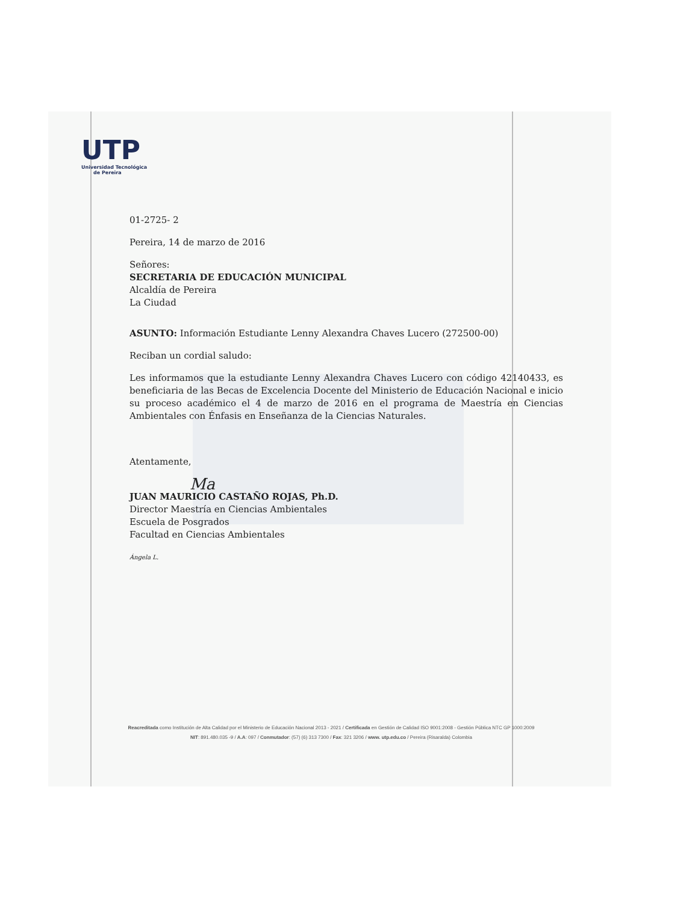UTP
Universidad Tecnológica
de Pereira
01-2725- 2
Pereira, 14 de marzo de 2016
Señores:
SECRETARIA DE EDUCACIÓN MUNICIPAL
Alcaldía de Pereira
La Ciudad
ASUNTO: Información Estudiante Lenny Alexandra Chaves Lucero (272500-00)
Reciban un cordial saludo:
Les informamos que la estudiante Lenny Alexandra Chaves Lucero con código 42140433, es beneficiaria de las Becas de Excelencia Docente del Ministerio de Educación Nacional e inicio su proceso académico el 4 de marzo de 2016 en el programa de Maestría en Ciencias Ambientales con Énfasis en Enseñanza de la Ciencias Naturales.
Atentamente,
Ma
JUAN MAURICIO CASTAÑO ROJAS, Ph.D.
Director Maestría en Ciencias Ambientales
Escuela de Posgrados
Facultad en Ciencias Ambientales
Ángela L.
Reacreditada como Institución de Alta Calidad por el Ministerio de Educación Nacional 2013 - 2021 / Certificada en Gestión de Calidad ISO 9001:2008 - Gestión Pública NTC GP 1000:2009
NIT: 891.480.035 -9 / A.A: 097 / Conmutador: (57) (6) 313 7300 / Fax: 321 3206 / www. utp.edu.co / Pereira (Risaralda) Colombia